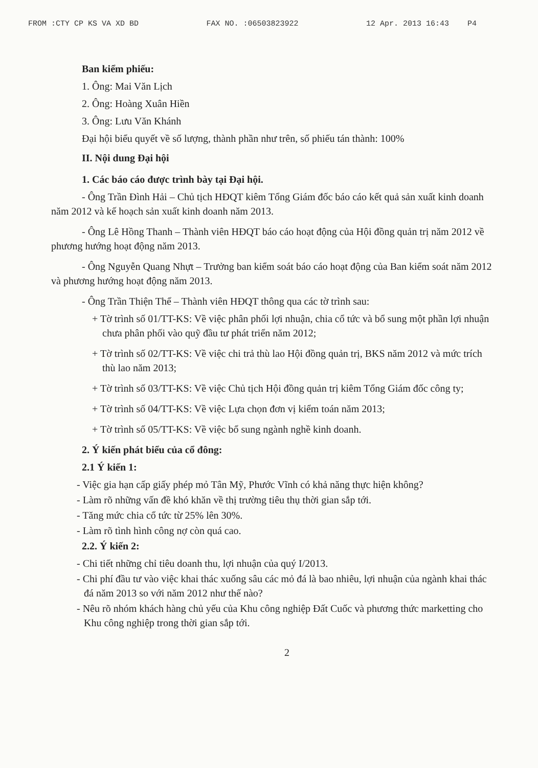FROM :CTY CP KS VA XD BD FAX NO. :06503823922 12 Apr. 2013 16:43 P4
Ban kiểm phiếu:
1. Ông: Mai Văn Lịch
2. Ông: Hoàng Xuân Hiền
3. Ông: Lưu Văn Khánh
Đại hội biểu quyết về số lượng, thành phần như trên, số phiếu tán thành: 100%
II. Nội dung Đại hội
1. Các báo cáo được trình bày tại Đại hội.
- Ông Trần Đình Hải – Chủ tịch HĐQT kiêm Tổng Giám đốc báo cáo kết quả sản xuất kinh doanh năm 2012 và kế hoạch sản xuất kinh doanh năm 2013.
- Ông Lê Hồng Thanh – Thành viên HĐQT báo cáo hoạt động của Hội đồng quản trị năm 2012 về phương hướng hoạt động năm 2013.
- Ông Nguyễn Quang Nhựt – Trưởng ban kiểm soát báo cáo hoạt động của Ban kiểm soát năm 2012 và phương hướng hoạt động năm 2013.
- Ông Trần Thiện Thể – Thành viên HĐQT thông qua các tờ trình sau:
+ Tờ trình số 01/TT-KS: Về việc phân phối lợi nhuận, chia cổ tức và bổ sung một phần lợi nhuận chưa phân phối vào quỹ đầu tư phát triển năm 2012;
+ Tờ trình số 02/TT-KS: Về việc chi trả thù lao Hội đồng quản trị, BKS năm 2012 và mức trích thù lao năm 2013;
+ Tờ trình số 03/TT-KS: Về việc Chủ tịch Hội đồng quản trị kiêm Tổng Giám đốc công ty;
+ Tờ trình số 04/TT-KS: Về việc Lựa chọn đơn vị kiểm toán năm 2013;
+ Tờ trình số 05/TT-KS: Về việc bổ sung ngành nghề kinh doanh.
2. Ý kiến phát biểu của cổ đông:
2.1 Ý kiến 1:
- Việc gia hạn cấp giấy phép mỏ Tân Mỹ, Phước Vĩnh có khả năng thực hiện không?
- Làm rõ những vấn đề khó khăn về thị trường tiêu thụ thời gian sắp tới.
- Tăng mức chia cổ tức từ 25% lên 30%.
- Làm rõ tình hình công nợ còn quá cao.
2.2. Ý kiến 2:
- Chi tiết những chỉ tiêu doanh thu, lợi nhuận của quý I/2013.
- Chi phí đầu tư vào việc khai thác xuống sâu các mỏ đá là bao nhiêu, lợi nhuận của ngành khai thác đá năm 2013 so với năm 2012 như thế nào?
- Nêu rõ nhóm khách hàng chủ yếu của Khu công nghiệp Đất Cuốc và phương thức marketting cho Khu công nghiệp trong thời gian sắp tới.
2